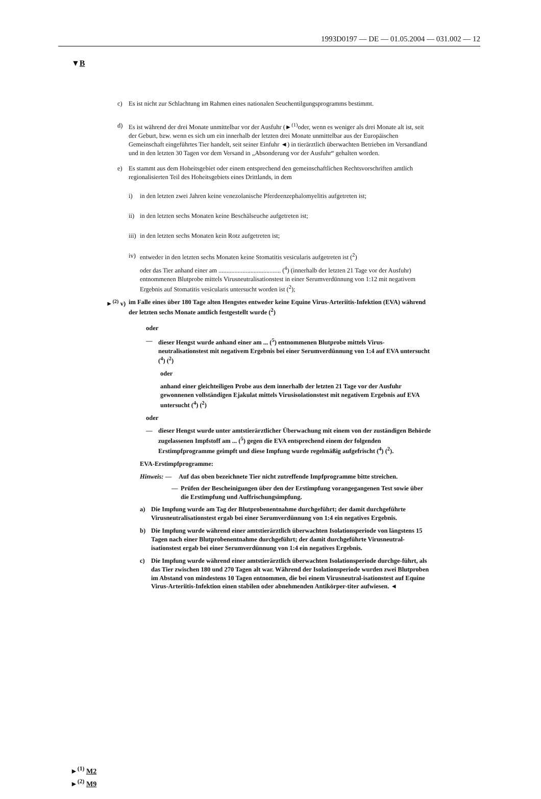1993D0197 — DE — 01.05.2004 — 031.002 — 12
▼B
c) Es ist nicht zur Schlachtung im Rahmen eines nationalen Seuchentilgungsprogramms bestimmt.
d) Es ist während der drei Monate unmittelbar vor der Ausfuhr (►<sup>(1)</sup>oder, wenn es weniger als drei Monate alt ist, seit der Geburt, bzw. wenn es sich um ein innerhalb der letzten drei Monate unmittelbar aus der Europäischen Gemeinschaft eingeführtes Tier handelt, seit seiner Einfuhr ◄) in tierärztlich überwachten Betrieben im Versandland und in den letzten 30 Tagen vor dem Versand in „Absonderung vor der Ausfuhr“ gehalten worden.
e) Es stammt aus dem Hoheitsgebiet oder einem entsprechend den gemeinschaftlichen Rechtsvorschriften amtlich regionalisierten Teil des Hoheitsgebiets eines Drittlands, in dem
i) in den letzten zwei Jahren keine venezolanische Pferdeenzephalomyelitis aufgetreten ist;
ii) in den letzten sechs Monaten keine Beschälseuche aufgetreten ist;
iii) in den letzten sechs Monaten kein Rotz aufgetreten ist;
iv) entweder in den letzten sechs Monaten keine Stomatitis vesicularis aufgetreten ist (<sup>2</sup>)
oder das Tier anhand einer am ....................................... (<sup>4</sup>) (innerhalb der letzten 21 Tage vor der Ausfuhr) entnommenen Blutprobe mittels Virusneutralisationstest in einer Serumverdünnung von 1:12 mit negativem Ergebnis auf Stomatitis vesicularis untersucht worden ist (<sup>2</sup>);
►<sup>(2)</sup> v) im Falle eines über 180 Tage alten Hengstes entweder keine Equine Virus-Arteriitis-Infektion (EVA) während der letzten sechs Monate amtlich festgestellt wurde (<sup>2</sup>)
oder
— dieser Hengst wurde anhand einer am ... (<sup>5</sup>) entnommenen Blutprobe mittels Virus-neutralisationstest mit negativem Ergebnis bei einer Serumverdünnung von 1:4 auf EVA untersucht (<sup>4</sup>) (<sup>2</sup>)
oder
anhand einer gleichteiligen Probe aus dem innerhalb der letzten 21 Tage vor der Ausfuhr gewonnenen vollständigen Ejakulat mittels Virusisolationstest mit negativem Ergebnis auf EVA untersucht (<sup>4</sup>) (<sup>2</sup>)
oder
— dieser Hengst wurde unter amtstierärztlicher Überwachung mit einem von der zuständigen Behörde zugelassenen Impfstoff am ... (<sup>5</sup>) gegen die EVA entsprechend einem der folgenden Erstimpfprogramme geimpft und diese Impfung wurde regelmäßig aufgefrischt (<sup>4</sup>) (<sup>2</sup>).
EVA-Erstimpfprogramme:
Hinweis: — Auf das oben bezeichnete Tier nicht zutreffende Impfprogramme bitte streichen.
— Prüfen der Bescheinigungen über den der Erstimpfung vorangegangenen Test sowie über die Erstimpfung und Auffrischungsimpfung.
a) Die Impfung wurde am Tag der Blutprobenentnahme durchgeführt; der damit durchgeführte Virusneutralisationstest ergab bei einer Serumverdünnung von 1:4 ein negatives Ergebnis.
b) Die Impfung wurde während einer amtstierärztlich überwachten Isolationsperiode von längstens 15 Tagen nach einer Blutprobenentnahme durchgeführt; der damit durchgeführte Virusneutral-isationstest ergab bei einer Serumverdünnung von 1:4 ein negatives Ergebnis.
c) Die Impfung wurde während einer amtstierärztlich überwachten Isolationsperiode durchge-führt, als das Tier zwischen 180 und 270 Tagen alt war. Während der Isolationsperiode wurden zwei Blutproben im Abstand von mindestens 10 Tagen entnommen, die bei einem Virusneutral-isationstest auf Equine Virus-Arteriitis-Infektion einen stabilen oder abnehmenden Antikörper-titer aufwiesen. ◄
►<sup>(1)</sup> M2
►<sup>(2)</sup> M9